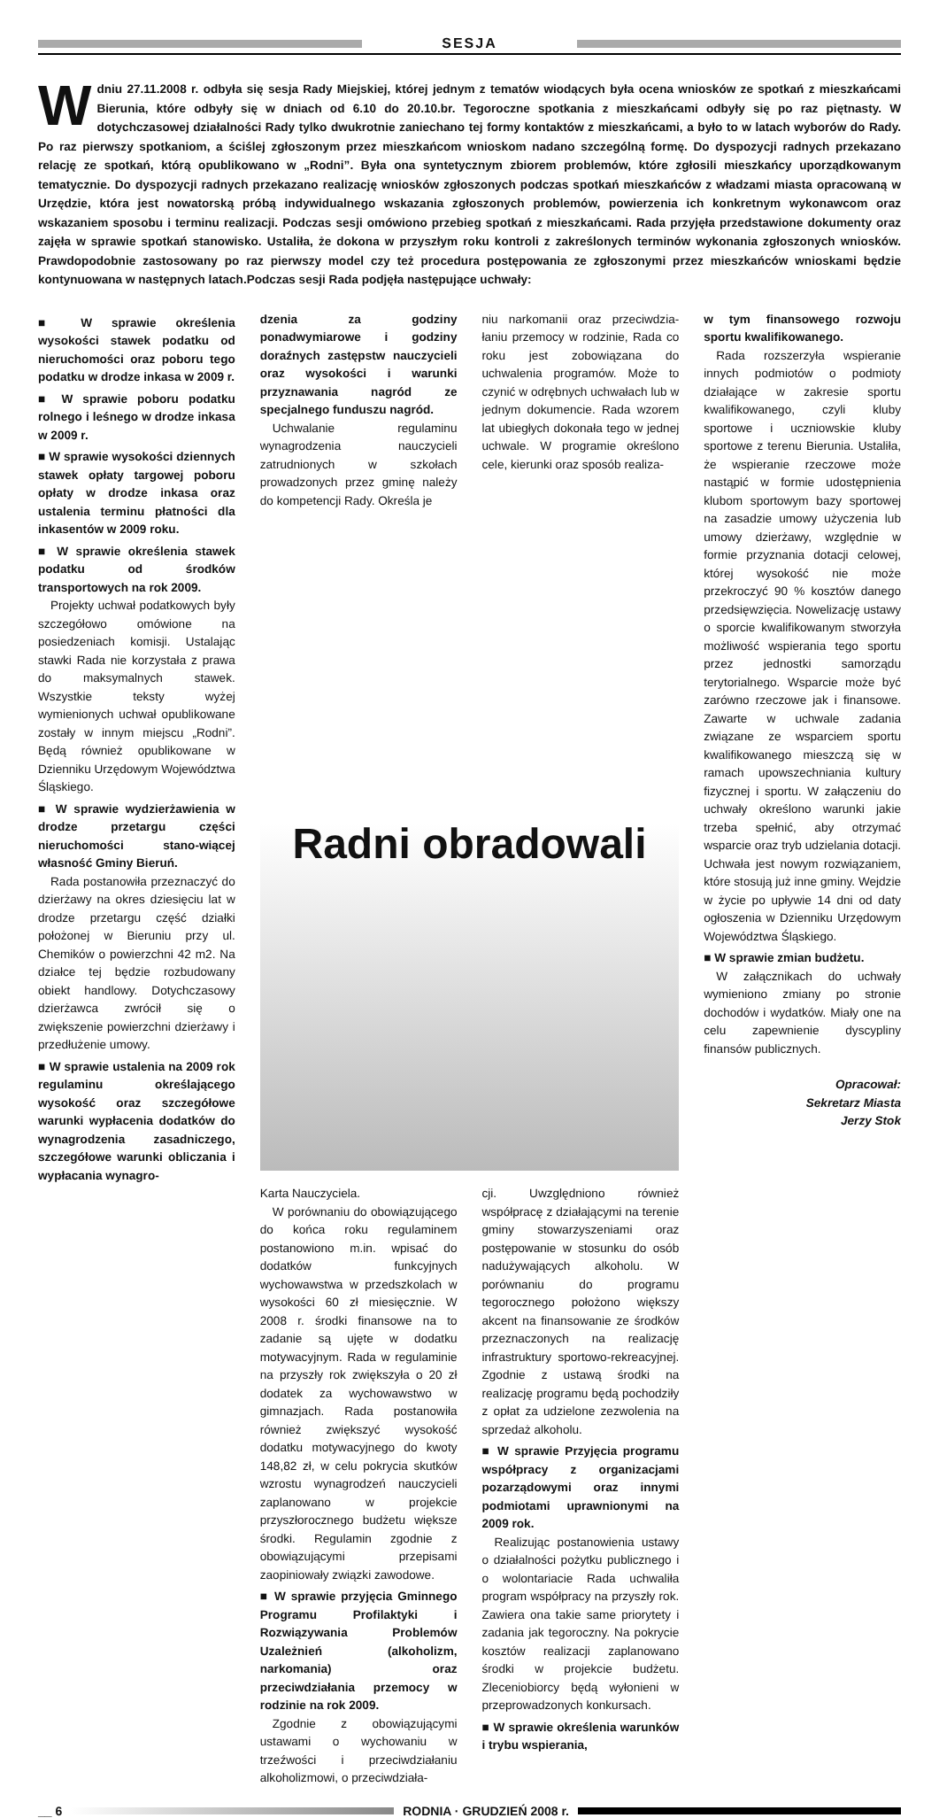SESJA
Wdniu 27.11.2008 r. odbyła się sesja Rady Miejskiej, której jednym z tematów wiodących była ocena wniosków ze spotkań z mieszkańcami Bierunia, które odbyły się w dniach od 6.10 do 20.10.br. Tegoroczne spotkania z mieszkańcami odbyły się po raz piętnasty. W dotychczasowej działalności Rady tylko dwukrotnie zaniechano tej formy kontaktów z mieszkańcami, a było to w latach wyborów do Rady. Po raz pierwszy spotkaniom, a ściślej zgłoszonym przez mieszkańcom wnioskom nadano szczególną formę. Do dyspozycji radnych przekazano relację ze spotkań, którą opublikowano w „Rodni”. Była ona syntetycznym zbiorem problemów, które zgłosili mieszkańcy uporządkowanym tematycznie. Do dyspozycji radnych przekazano realizację wniosków zgłoszonych podczas spotkań mieszkańców z władzami miasta opracowaną w Urzędzie, która jest nowatorską próbą indywidualnego wskazania zgłoszonych problemów, powierzenia ich konkretnym wykonawcom oraz wskazaniem sposobu i terminu realizacji. Podczas sesji omówiono przebieg spotkań z mieszkańcami. Rada przyjęła przedstawione dokumenty oraz zajęła w sprawie spotkań stanowisko. Ustaliła, że dokona w przyszłym roku kontroli z zakreślonych terminów wykonania zgłoszonych wniosków. Prawdopodobnie zastosowany po raz pierwszy model czy też procedura postępowania ze zgłoszonymi przez mieszkańców wnioskami będzie kontynuowana w następnych latach.Podczas sesji Rada podjęła następujące uchwały:
■ W sprawie określenia wysokości stawek podatku od nieruchomości oraz poboru tego podatku w drodze inkasa w 2009 r.
■ W sprawie poboru podatku rolnego i leśnego w drodze inkasa w 2009 r.
■ W sprawie wysokości dziennych stawek opłaty targowej poboru opłaty w drodze inkasa oraz ustalenia terminu płatności dla inkasentów w 2009 roku.
■ W sprawie określenia stawek podatku od środków transportowych na rok 2009.
Projekty uchwał podatkowych były szczegółowo omówione na posiedzeniach komisji. Ustalając stawki Rada nie korzystała z prawa do maksymalnych stawek. Wszystkie teksty wyżej wymienionych uchwał opublikowane zostały w innym miejscu „Rodni”. Będą również opublikowane w Dzienniku Urzędowym Województwa Śląskiego.
■ W sprawie wydzierżawienia w drodze przetargu części nieruchomości stano-wiącej własność Gminy Bieruń.
Rada postanowiła przeznaczyć do dzierżawy na okres dziesięciu lat w drodze przetargu część działki położonej w Bieruniu przy ul. Chemików o powierzchni 42 m2. Na działce tej będzie rozbudowany obiekt handlowy. Dotychczasowy dzierżawca zwrócił się o zwiększenie powierzchni dzierżawy i przedłużenie umowy.
■ W sprawie ustalenia na 2009 rok regulaminu określającego wysokość oraz szczegółowe warunki wypłacenia dodatków do wynagrodzenia zasadniczego, szczegółowe warunki obliczania i wypłacania wynagro-
dzenia za godziny ponadwymiarowe i godziny doraźnych zastępstw nauczycieli oraz wysokości i warunki przyznawania nagród ze specjalnego funduszu nagród.
Uchwalanie regulaminu wynagrodzenia nauczycieli zatrudnionych w szkołach prowadzonych przez gminę należy do kompetencji Rady. Określa je
niu narkomanii oraz przeciwdzia-łaniu przemocy w rodzinie, Rada co roku jest zobowiązana do uchwalenia programów. Może to czynić w odrębnych uchwałach lub w jednym dokumencie. Rada wzorem lat ubiegłych dokonała tego w jednej uchwale. W programie określono cele, kierunki oraz sposób realiza-
w tym finansowego rozwoju sportu kwalifikowanego.
Rada rozszerzyła wspieranie innych podmiotów o podmioty działające w zakresie sportu kwalifikowanego, czyli kluby sportowe i uczniowskie kluby sportowe z terenu Bierunia. Ustaliła, że wspieranie rzeczowe może nastąpić w formie udostępnienia klubom sportowym bazy sportowej na zasadzie umowy użyczenia lub umowy dzierżawy, względnie w formie przyznania dotacji celowej, której wysokość nie może przekroczyć 90 % kosztów danego przedsięwzięcia. Nowelizację ustawy o sporcie kwalifikowanym stworzyła możliwość wspierania tego sportu przez jednostki samorządu terytorialnego. Wsparcie może być zarówno rzeczowe jak i finansowe. Zawarte w uchwale zadania związane ze wsparciem sportu kwalifikowanego mieszczą się w ramach upowszechniania kultury fizycznej i sportu. W załączeniu do uchwały określono warunki jakie trzeba spełnić, aby otrzymać wsparcie oraz tryb udzielania dotacji. Uchwała jest nowym rozwiązaniem, które stosują już inne gminy. Wejdzie w życie po upływie 14 dni od daty ogłoszenia w Dzienniku Urzędowym Województwa Śląskiego.
■ W sprawie zmian budżetu.
W załącznikach do uchwały wymieniono zmiany po stronie dochodów i wydatków. Miały one na celu zapewnienie dyscypliny finansów publicznych.
Opracował:
Sekretarz Miasta
Jerzy Stok
Radni obradowali
Karta Nauczyciela.
W porównaniu do obowiązującego do końca roku regulaminem postanowiono m.in. wpisać do dodatków funkcyjnych wychowawstwa w przedszkolach w wysokości 60 zł miesięcznie. W 2008 r. środki finansowe na to zadanie są ujęte w dodatku motywacyjnym. Rada w regulaminie na przyszły rok zwiększyła o 20 zł dodatek za wychowawstwo w gimnazjach. Rada postanowiła również zwiększyć wysokość dodatku motywacyjnego do kwoty 148,82 zł, w celu pokrycia skutków wzrostu wynagrodzeń nauczycieli zaplanowano w projekcie przyszłorocznego budżetu większe środki. Regulamin zgodnie z obowiązującymi przepisami zaopiniowały związki zawodowe.
■ W sprawie przyjęcia Gminnego Programu Profilaktyki i Rozwiązywania Problemów Uzależnień (alkoholizm, narkomania) oraz przeciwdziałania przemocy w rodzinie na rok 2009.
Zgodnie z obowiązującymi ustawami o wychowaniu w trzeźwości i przeciwdziałaniu alkoholizmowi, o przeciwdziała-
cji. Uwzględniono również współpracę z działającymi na terenie gminy stowarzyszeniami oraz postępowanie w stosunku do osób nadużywających alkoholu. W porównaniu do programu tegorocznego położono większy akcent na finansowanie ze środków przeznaczonych na realizację infrastruktury sportowo-rekreacyjnej. Zgodnie z ustawą środki na realizację programu będą pochodziły z opłat za udzielone zezwolenia na sprzedaż alkoholu.
■ W sprawie Przyjęcia programu współpracy z organizacjami pozarządowymi oraz innymi podmiotami uprawnionymi na 2009 rok.
Realizując postanowienia ustawy o działalności pożytku publicznego i o wolontariacie Rada uchwaliła program współpracy na przyszły rok. Zawiera ona takie same priorytety i zadania jak tegoroczny. Na pokrycie kosztów realizacji zaplanowano środki w projekcie budżetu. Zleceniobiorcy będą wyłonieni w przeprowadzonych konkursach.
■ W sprawie określenia warunków i trybu wspierania,
__ 6 RODNIA · GRUDZIEŃ 2008 r.